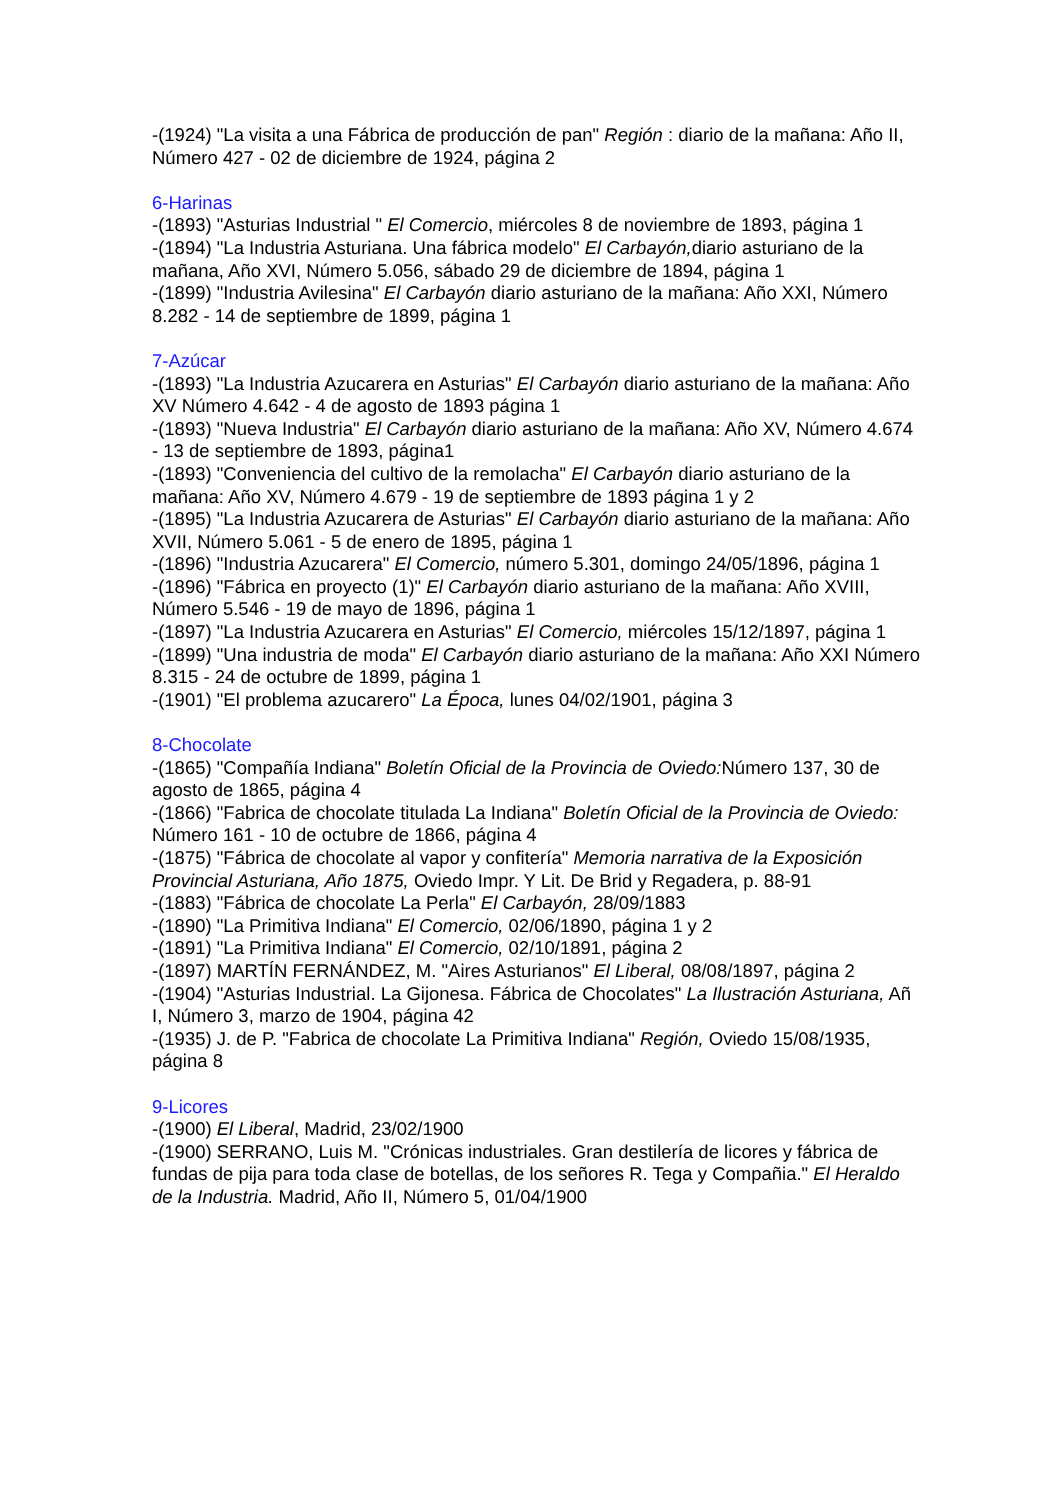-(1924) "La visita a una Fábrica de producción de pan" Región : diario de la mañana: Año II, Número 427 - 02 de diciembre de 1924, página 2
6-Harinas
-(1893) "Asturias Industrial " El Comercio, miércoles 8 de noviembre de 1893, página 1
-(1894) "La Industria Asturiana. Una fábrica modelo" El Carbayón, diario asturiano de la mañana, Año XVI, Número 5.056, sábado 29 de diciembre de 1894, página 1
-(1899) "Industria Avilesina" El Carbayón diario asturiano de la mañana: Año XXI, Número 8.282 - 14 de septiembre de 1899, página 1
7-Azúcar
-(1893) "La Industria Azucarera en Asturias" El Carbayón diario asturiano de la mañana: Año XV Número 4.642 - 4 de agosto de 1893 página 1
-(1893) "Nueva Industria" El Carbayón diario asturiano de la mañana: Año XV, Número 4.674 - 13 de septiembre de 1893, página1
-(1893) "Conveniencia del cultivo de la remolacha" El Carbayón diario asturiano de la mañana: Año XV, Número 4.679 - 19 de septiembre de 1893 página 1 y 2
-(1895) "La Industria Azucarera de Asturias" El Carbayón diario asturiano de la mañana: Año XVII, Número 5.061 - 5 de enero de 1895, página 1
-(1896) "Industria Azucarera" El Comercio, número 5.301, domingo 24/05/1896, página 1
-(1896) "Fábrica en proyecto (1)" El Carbayón diario asturiano de la mañana: Año XVIII, Número 5.546 - 19 de mayo de 1896, página 1
-(1897) "La Industria Azucarera en Asturias" El Comercio, miércoles 15/12/1897, página 1
-(1899) "Una industria de moda" El Carbayón diario asturiano de la mañana: Año XXI Número 8.315 - 24 de octubre de 1899, página 1
-(1901) "El problema azucarero" La Época, lunes 04/02/1901, página 3
8-Chocolate
-(1865) "Compañía Indiana" Boletín Oficial de la Provincia de Oviedo: Número 137, 30 de agosto de 1865, página 4
-(1866) "Fabrica de chocolate titulada La Indiana" Boletín Oficial de la Provincia de Oviedo: Número 161 - 10 de octubre de 1866, página 4
-(1875) "Fábrica de chocolate al vapor y confitería" Memoria narrativa de la Exposición Provincial Asturiana, Año 1875, Oviedo Impr. Y Lit. De Brid y Regadera, p. 88-91
-(1883) "Fábrica de chocolate La Perla" El Carbayón, 28/09/1883
-(1890) "La Primitiva Indiana" El Comercio, 02/06/1890, página 1 y 2
-(1891) "La Primitiva Indiana" El Comercio, 02/10/1891, página 2
-(1897) MARTÍN FERNÁNDEZ, M. "Aires Asturianos" El Liberal, 08/08/1897, página 2
-(1904) "Asturias Industrial. La Gijonesa. Fábrica de Chocolates" La Ilustración Asturiana, Añ I, Número 3, marzo de 1904, página 42
-(1935) J. de P. "Fabrica de chocolate La Primitiva Indiana" Región, Oviedo 15/08/1935, página 8
9-Licores
-(1900) El Liberal, Madrid, 23/02/1900
-(1900) SERRANO, Luis M. "Crónicas industriales. Gran destilería de licores y fábrica de fundas de pija para toda clase de botellas, de los señores R. Tega y Compañia." El Heraldo de la Industria. Madrid, Año II, Número 5, 01/04/1900